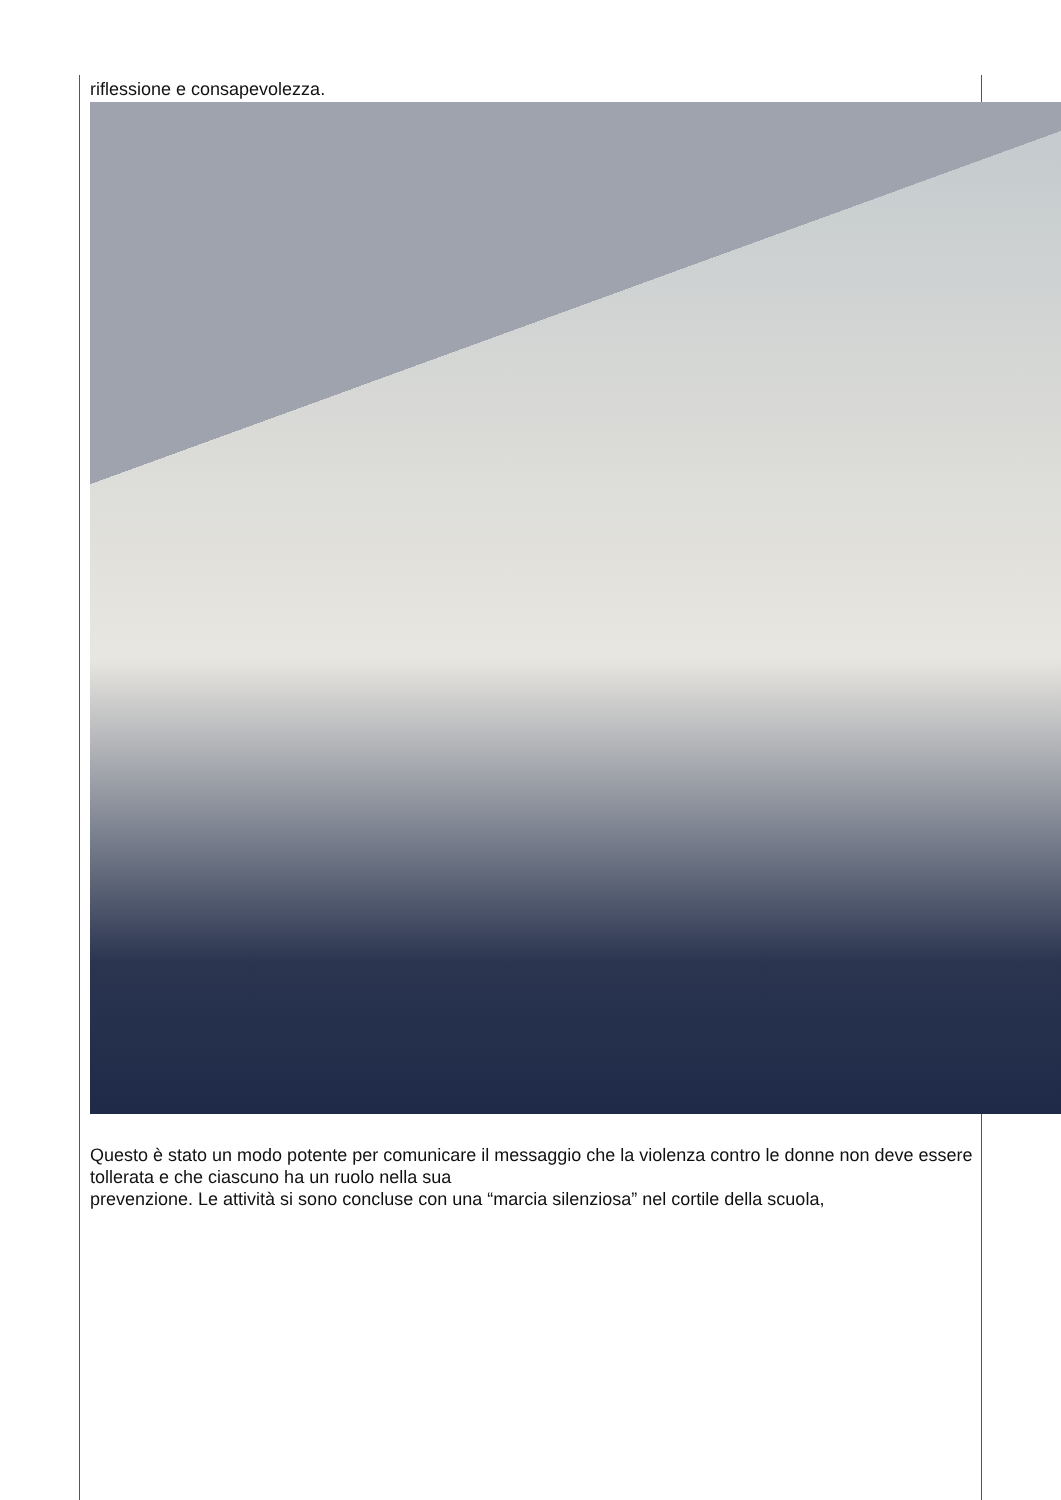riflessione e consapevolezza.
Questo è stato un modo potente per comunicare il messaggio che la violenza contro le donne non deve essere tollerata e che ciascuno ha un ruolo nella sua
prevenzione. Le attività si sono concluse con una “marcia silenziosa” nel cortile della scuola,